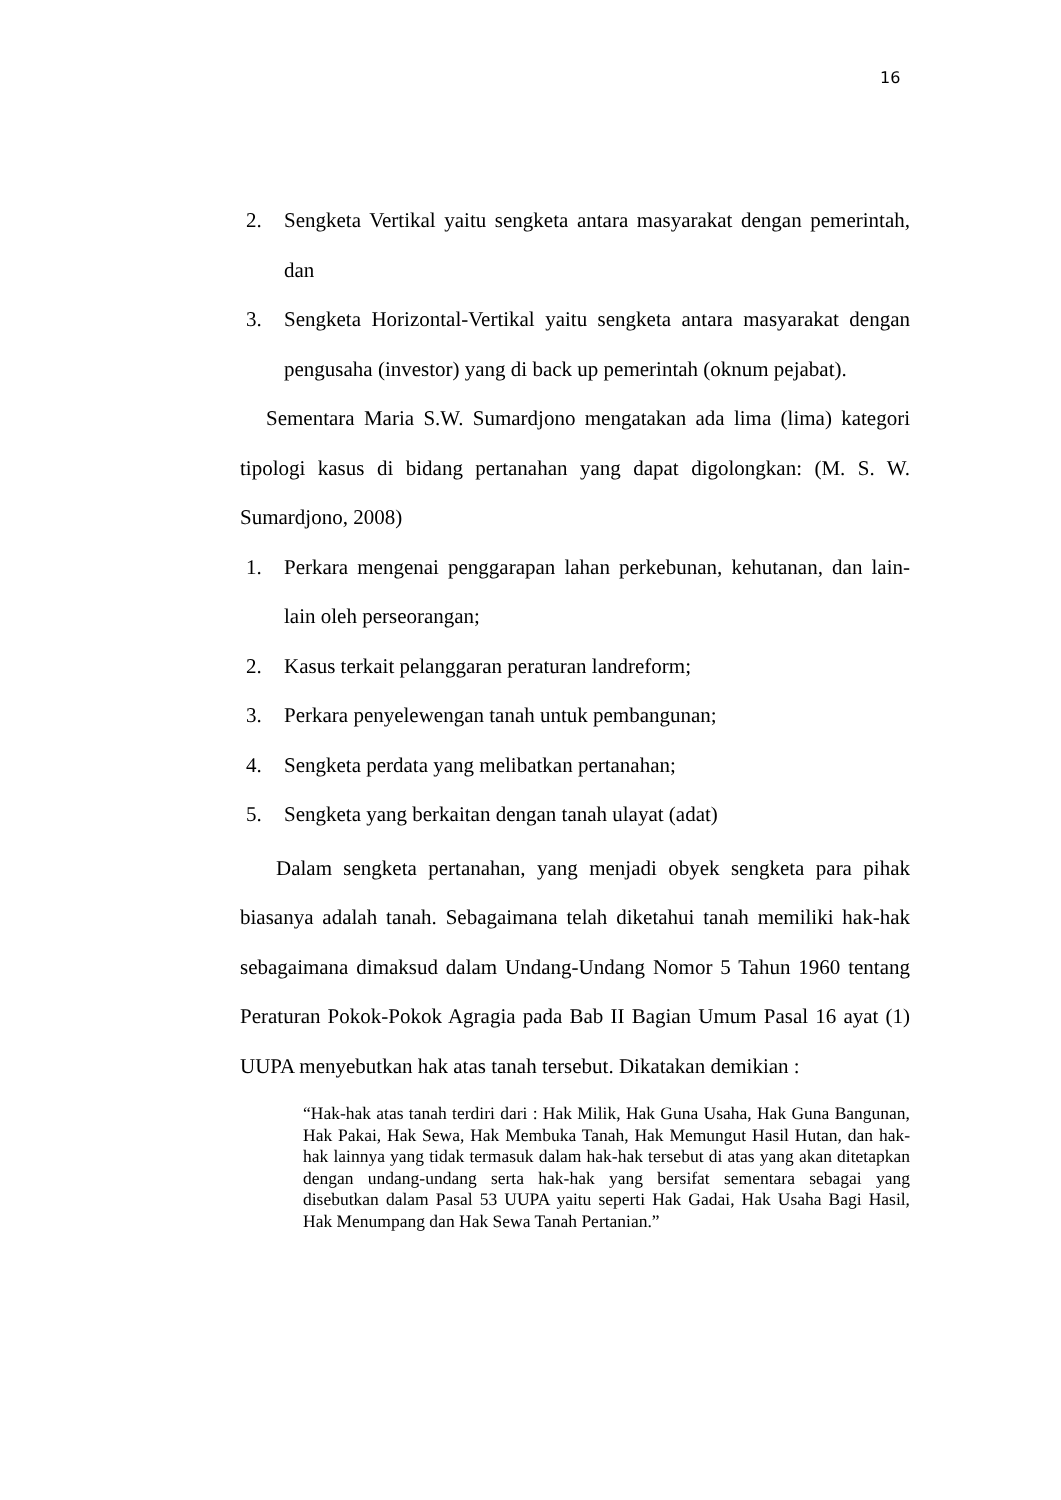16
2. Sengketa Vertikal yaitu sengketa antara masyarakat dengan pemerintah, dan
3. Sengketa Horizontal-Vertikal yaitu sengketa antara masyarakat dengan pengusaha (investor) yang di back up pemerintah (oknum pejabat).
Sementara Maria S.W. Sumardjono mengatakan ada lima (lima) kategori tipologi kasus di bidang pertanahan yang dapat digolongkan: (M. S. W. Sumardjono, 2008)
1. Perkara mengenai penggarapan lahan perkebunan, kehutanan, dan lain-lain oleh perseorangan;
2. Kasus terkait pelanggaran peraturan landreform;
3. Perkara penyelewengan tanah untuk pembangunan;
4. Sengketa perdata yang melibatkan pertanahan;
5. Sengketa yang berkaitan dengan tanah ulayat (adat)
Dalam sengketa pertanahan, yang menjadi obyek sengketa para pihak biasanya adalah tanah. Sebagaimana telah diketahui tanah memiliki hak-hak sebagaimana dimaksud dalam Undang-Undang Nomor 5 Tahun 1960 tentang Peraturan Pokok-Pokok Agragia pada Bab II Bagian Umum Pasal 16 ayat (1) UUPA menyebutkan hak atas tanah tersebut. Dikatakan demikian :
“Hak-hak atas tanah terdiri dari : Hak Milik, Hak Guna Usaha, Hak Guna Bangunan, Hak Pakai, Hak Sewa, Hak Membuka Tanah, Hak Memungut Hasil Hutan, dan hak-hak lainnya yang tidak termasuk dalam hak-hak tersebut di atas yang akan ditetapkan dengan undang-undang serta hak-hak yang bersifat sementara sebagai yang disebutkan dalam Pasal 53 UUPA yaitu seperti Hak Gadai, Hak Usaha Bagi Hasil, Hak Menumpang dan Hak Sewa Tanah Pertanian.”